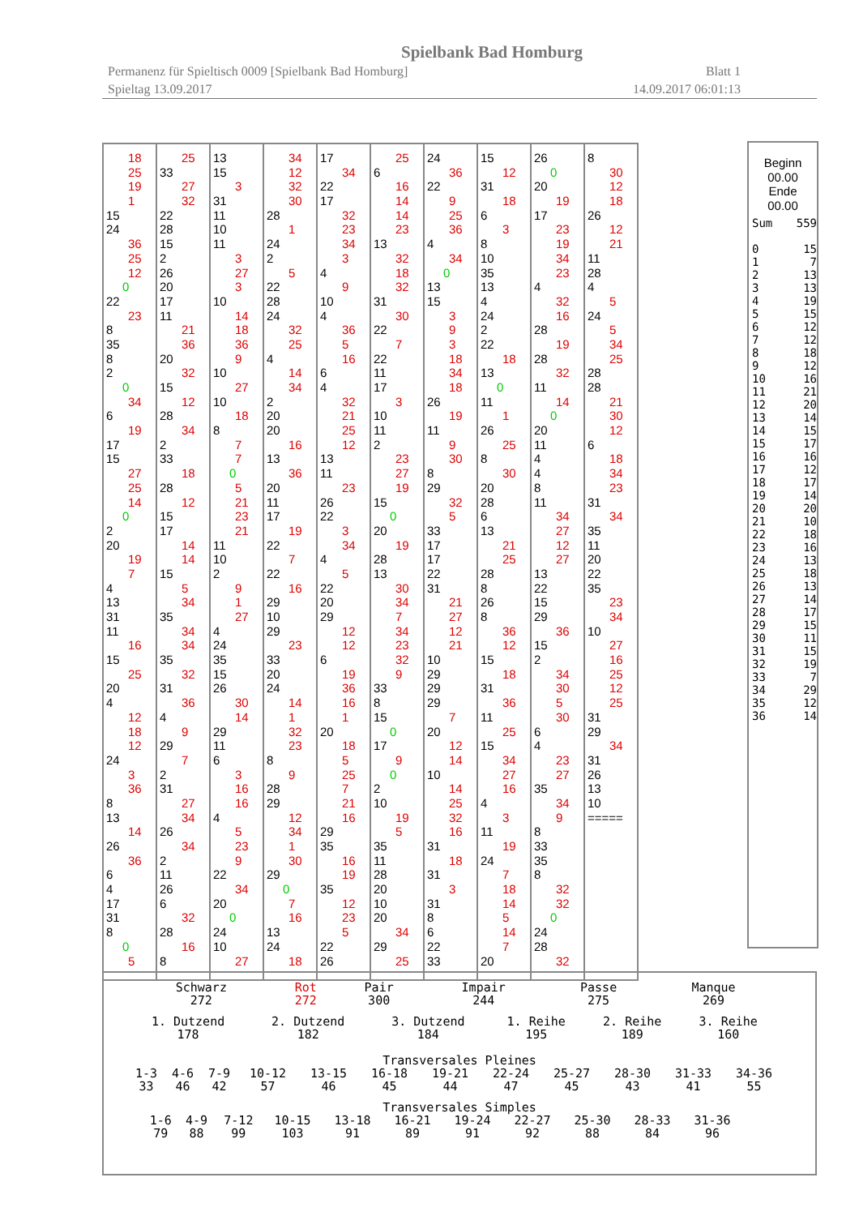Spielbank Bad Homburg
Permanenz für Spieltisch 0009 [Spielbank Bad Homburg] Blatt 1
Spieltag 13.09.2017 14.09.2017 06:01:13
18
25
19
1
15
24
36
25
12
0
22
23
8
35
8
2
0
34
6
19
17
15
27
25
14
0
2
20
19
7
4
13
31
11
16
15
25
20
4
12
18
12
24
3
36
8
13
14
26
36
6
4
17
31
8
0
5
25
33
27
32
22
28
15
2
26
20
17
11
21
36
20
32
15
12
28
34
2
33
18
28
12
15
17
14
14
15
5
34
35
34
34
35
32
31
36
4
9
29
7
2
31
27
34
26
34
2
11
26
6
32
28
16
8
13
15
3
31
11
10
11
3
27
3
10
14
18
36
9
10
27
10
18
8
7
7
0
5
21
23
21
11
10
2
9
1
27
4
24
35
15
26
30
14
29
11
6
3
16
16
4
5
23
9
22
34
20
0
24
10
27
34
12
32
30
28
1
24
2
5
22
28
24
32
25
4
14
34
2
20
20
16
13
36
20
11
17
19
22
7
22
16
29
10
29
23
33
20
24
14
1
32
23
8
9
28
29
12
34
1
30
29
0
7
16
13
24
18
17
34
22
17
32
23
34
3
4
9
10
4
36
5
16
6
4
32
21
25
12
13
11
23
26
22
3
34
4
5
22
20
29
12
12
6
19
36
16
1
20
18
5
25
7
21
16
29
35
16
19
35
12
23
5
22
26
25
6
16
14
14
23
13
32
18
32
31
30
22
7
22
11
17
3
10
11
2
23
27
19
15
0
20
19
28
13
30
34
7
34
23
32
9
33
8
15
0
17
9
0
2
10
19
5
35
11
28
20
10
20
34
29
25
24
36
22
9
25
36
4
34
0
13
15
3
9
3
18
34
18
26
19
11
9
30
8
29
32
5
33
17
17
22
31
21
27
12
21
10
29
29
29
7
20
12
14
10
14
25
32
16
31
18
31
3
31
8
6
22
33
15
12
31
18
6
3
8
10
35
13
4
24
2
22
18
13
0
11
1
26
25
8
30
20
28
6
13
21
25
28
8
26
8
36
12
15
18
31
36
11
25
15
34
27
16
4
3
11
19
24
7
18
14
5
14
7
20
26
0
20
19
17
23
19
34
23
4
32
16
28
19
28
32
11
14
0
20
11
4
4
8
11
34
27
12
27
13
22
15
29
36
15
2
34
30
5
30
6
4
23
27
35
34
9
8
33
35
8
32
32
0
24
28
32
8
30
12
18
26
12
21
11
28
4
5
24
5
34
25
28
28
21
30
12
6
18
34
23
31
34
35
11
20
22
35
23
34
10
27
16
25
12
25
31
29
34
31
26
13
10
=====
Beginn
00.00
Ende
00.00
| Sum | 559 |
| 0 | 15 |
| 1 | 7 |
| 2 | 13 |
| 3 | 13 |
| 4 | 19 |
| 5 | 15 |
| 6 | 12 |
| 7 | 12 |
| 8 | 18 |
| 9 | 12 |
| 10 | 16 |
| 11 | 21 |
| 12 | 20 |
| 13 | 14 |
| 14 | 15 |
| 15 | 17 |
| 16 | 16 |
| 17 | 12 |
| 18 | 17 |
| 19 | 14 |
| 20 | 20 |
| 21 | 10 |
| 22 | 18 |
| 23 | 16 |
| 24 | 13 |
| 25 | 18 |
| 26 | 13 |
| 27 | 14 |
| 28 | 17 |
| 29 | 15 |
| 30 | 11 |
| 31 | 15 |
| 32 | 19 |
| 33 | 7 |
| 34 | 29 |
| 35 | 12 |
| 36 | 14 |
| Schwarz 272 | Rot 272 | Pair 300 | Impair 244 | Passe 275 | Manque 269 |
| 1. Dutzend 178 | 2. Dutzend 182 | 3. Dutzend 184 | 1. Reihe 195 | 2. Reihe 189 | 3. Reihe 160 |
Transversales Pleines
| 1-3 33 | 4-6 46 | 7-9 42 | 10-12 57 | 13-15 46 | 16-18 45 | 19-21 44 | 22-24 47 | 25-27 45 | 28-30 43 | 31-33 41 | 34-36 55 |
Transversales Simples
| 1-6 79 | 4-9 88 | 7-12 99 | 10-15 103 | 13-18 91 | 16-21 89 | 19-24 91 | 22-27 92 | 25-30 88 | 28-33 84 | 31-36 96 |